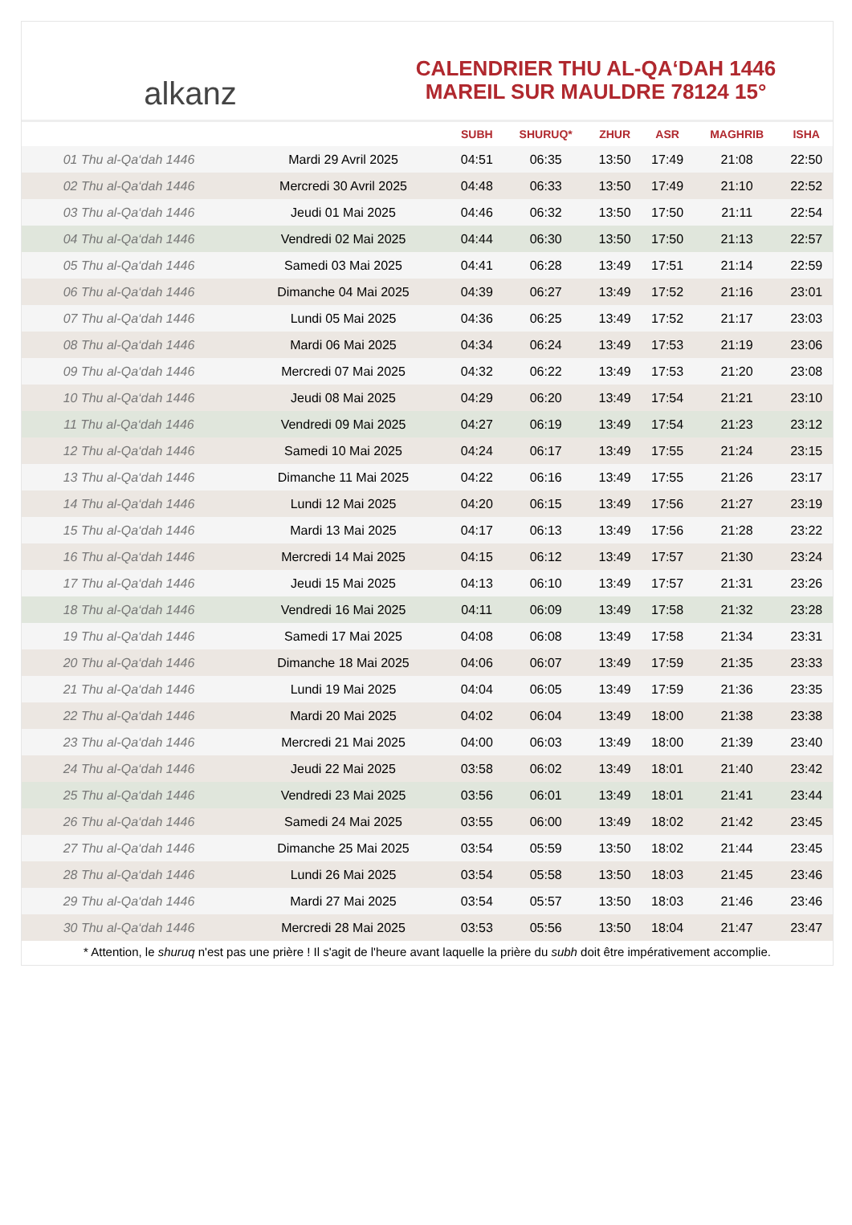alkanz
CALENDRIER THU AL-QA‘DAH 1446
MAREIL SUR MAULDRE 78124 15°
| | | SUBH | SHURUQ* | ZHUR | ASR | MAGHRIB | ISHA |
| --- | --- | --- | --- | --- | --- | --- | --- |
| 01 Thu al-Qa‘dah 1446 | Mardi 29 Avril 2025 | 04:51 | 06:35 | 13:50 | 17:49 | 21:08 | 22:50 |
| 02 Thu al-Qa‘dah 1446 | Mercredi 30 Avril 2025 | 04:48 | 06:33 | 13:50 | 17:49 | 21:10 | 22:52 |
| 03 Thu al-Qa‘dah 1446 | Jeudi 01 Mai 2025 | 04:46 | 06:32 | 13:50 | 17:50 | 21:11 | 22:54 |
| 04 Thu al-Qa‘dah 1446 | Vendredi 02 Mai 2025 | 04:44 | 06:30 | 13:50 | 17:50 | 21:13 | 22:57 |
| 05 Thu al-Qa‘dah 1446 | Samedi 03 Mai 2025 | 04:41 | 06:28 | 13:49 | 17:51 | 21:14 | 22:59 |
| 06 Thu al-Qa‘dah 1446 | Dimanche 04 Mai 2025 | 04:39 | 06:27 | 13:49 | 17:52 | 21:16 | 23:01 |
| 07 Thu al-Qa‘dah 1446 | Lundi 05 Mai 2025 | 04:36 | 06:25 | 13:49 | 17:52 | 21:17 | 23:03 |
| 08 Thu al-Qa‘dah 1446 | Mardi 06 Mai 2025 | 04:34 | 06:24 | 13:49 | 17:53 | 21:19 | 23:06 |
| 09 Thu al-Qa‘dah 1446 | Mercredi 07 Mai 2025 | 04:32 | 06:22 | 13:49 | 17:53 | 21:20 | 23:08 |
| 10 Thu al-Qa‘dah 1446 | Jeudi 08 Mai 2025 | 04:29 | 06:20 | 13:49 | 17:54 | 21:21 | 23:10 |
| 11 Thu al-Qa‘dah 1446 | Vendredi 09 Mai 2025 | 04:27 | 06:19 | 13:49 | 17:54 | 21:23 | 23:12 |
| 12 Thu al-Qa‘dah 1446 | Samedi 10 Mai 2025 | 04:24 | 06:17 | 13:49 | 17:55 | 21:24 | 23:15 |
| 13 Thu al-Qa‘dah 1446 | Dimanche 11 Mai 2025 | 04:22 | 06:16 | 13:49 | 17:55 | 21:26 | 23:17 |
| 14 Thu al-Qa‘dah 1446 | Lundi 12 Mai 2025 | 04:20 | 06:15 | 13:49 | 17:56 | 21:27 | 23:19 |
| 15 Thu al-Qa‘dah 1446 | Mardi 13 Mai 2025 | 04:17 | 06:13 | 13:49 | 17:56 | 21:28 | 23:22 |
| 16 Thu al-Qa‘dah 1446 | Mercredi 14 Mai 2025 | 04:15 | 06:12 | 13:49 | 17:57 | 21:30 | 23:24 |
| 17 Thu al-Qa‘dah 1446 | Jeudi 15 Mai 2025 | 04:13 | 06:10 | 13:49 | 17:57 | 21:31 | 23:26 |
| 18 Thu al-Qa‘dah 1446 | Vendredi 16 Mai 2025 | 04:11 | 06:09 | 13:49 | 17:58 | 21:32 | 23:28 |
| 19 Thu al-Qa‘dah 1446 | Samedi 17 Mai 2025 | 04:08 | 06:08 | 13:49 | 17:58 | 21:34 | 23:31 |
| 20 Thu al-Qa‘dah 1446 | Dimanche 18 Mai 2025 | 04:06 | 06:07 | 13:49 | 17:59 | 21:35 | 23:33 |
| 21 Thu al-Qa‘dah 1446 | Lundi 19 Mai 2025 | 04:04 | 06:05 | 13:49 | 17:59 | 21:36 | 23:35 |
| 22 Thu al-Qa‘dah 1446 | Mardi 20 Mai 2025 | 04:02 | 06:04 | 13:49 | 18:00 | 21:38 | 23:38 |
| 23 Thu al-Qa‘dah 1446 | Mercredi 21 Mai 2025 | 04:00 | 06:03 | 13:49 | 18:00 | 21:39 | 23:40 |
| 24 Thu al-Qa‘dah 1446 | Jeudi 22 Mai 2025 | 03:58 | 06:02 | 13:49 | 18:01 | 21:40 | 23:42 |
| 25 Thu al-Qa‘dah 1446 | Vendredi 23 Mai 2025 | 03:56 | 06:01 | 13:49 | 18:01 | 21:41 | 23:44 |
| 26 Thu al-Qa‘dah 1446 | Samedi 24 Mai 2025 | 03:55 | 06:00 | 13:49 | 18:02 | 21:42 | 23:45 |
| 27 Thu al-Qa‘dah 1446 | Dimanche 25 Mai 2025 | 03:54 | 05:59 | 13:50 | 18:02 | 21:44 | 23:45 |
| 28 Thu al-Qa‘dah 1446 | Lundi 26 Mai 2025 | 03:54 | 05:58 | 13:50 | 18:03 | 21:45 | 23:46 |
| 29 Thu al-Qa‘dah 1446 | Mardi 27 Mai 2025 | 03:54 | 05:57 | 13:50 | 18:03 | 21:46 | 23:46 |
| 30 Thu al-Qa‘dah 1446 | Mercredi 28 Mai 2025 | 03:53 | 05:56 | 13:50 | 18:04 | 21:47 | 23:47 |
* Attention, le shuruq n'est pas une prière ! Il s'agit de l'heure avant laquelle la prière du subh doit être impérativement accomplie.